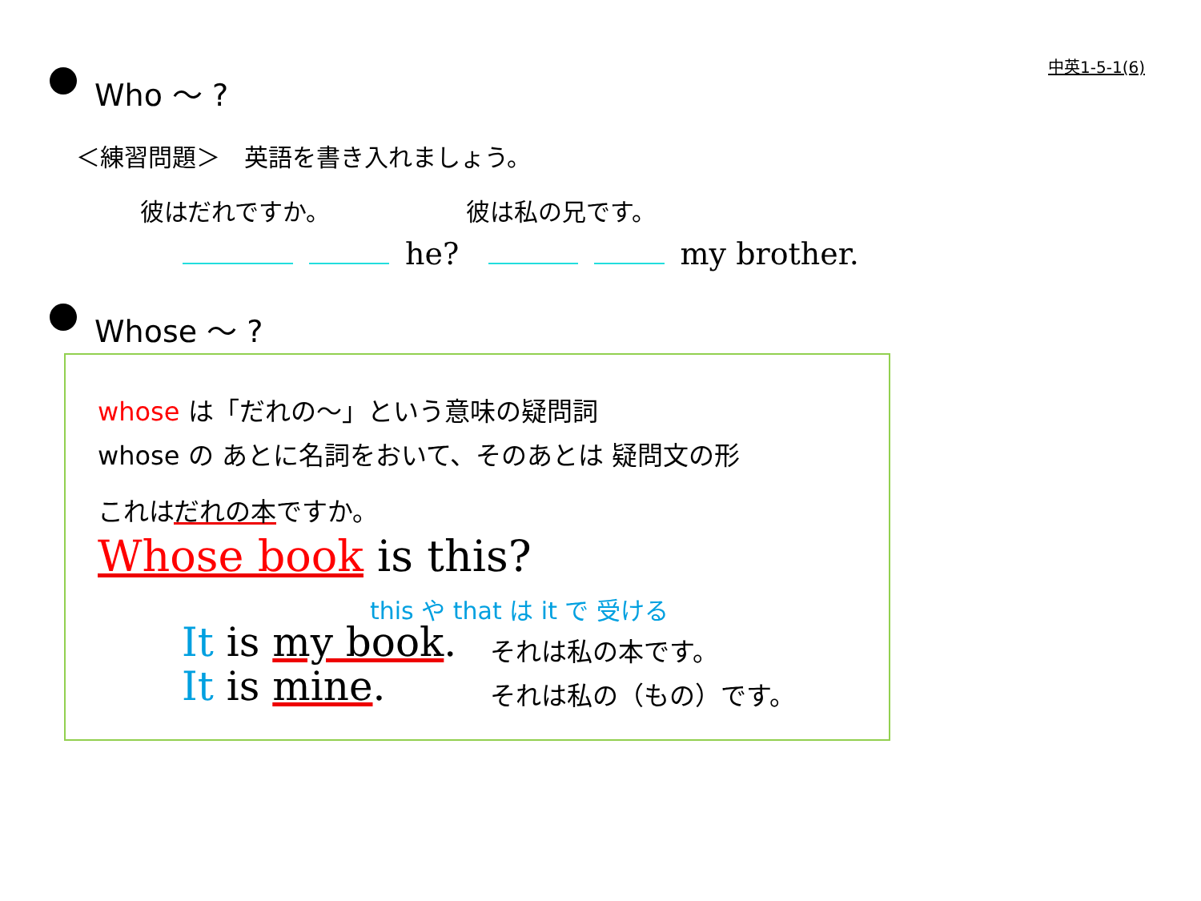中英1-5-1(6)
Who ～ ?
＜練習問題＞　英語を書き入れましょう。
彼はだれですか。 彼は私の兄です。
he? my brother.
Whose ～ ?
whose は「だれの～」という意味の疑問詞
whose の あとに名詞をおいて、そのあとは 疑問文の形
これはだれの本ですか。
Whose book is this?
this や that は it で 受ける
It is my book. それは私の本です。
It is mine. それは私の（もの）です。